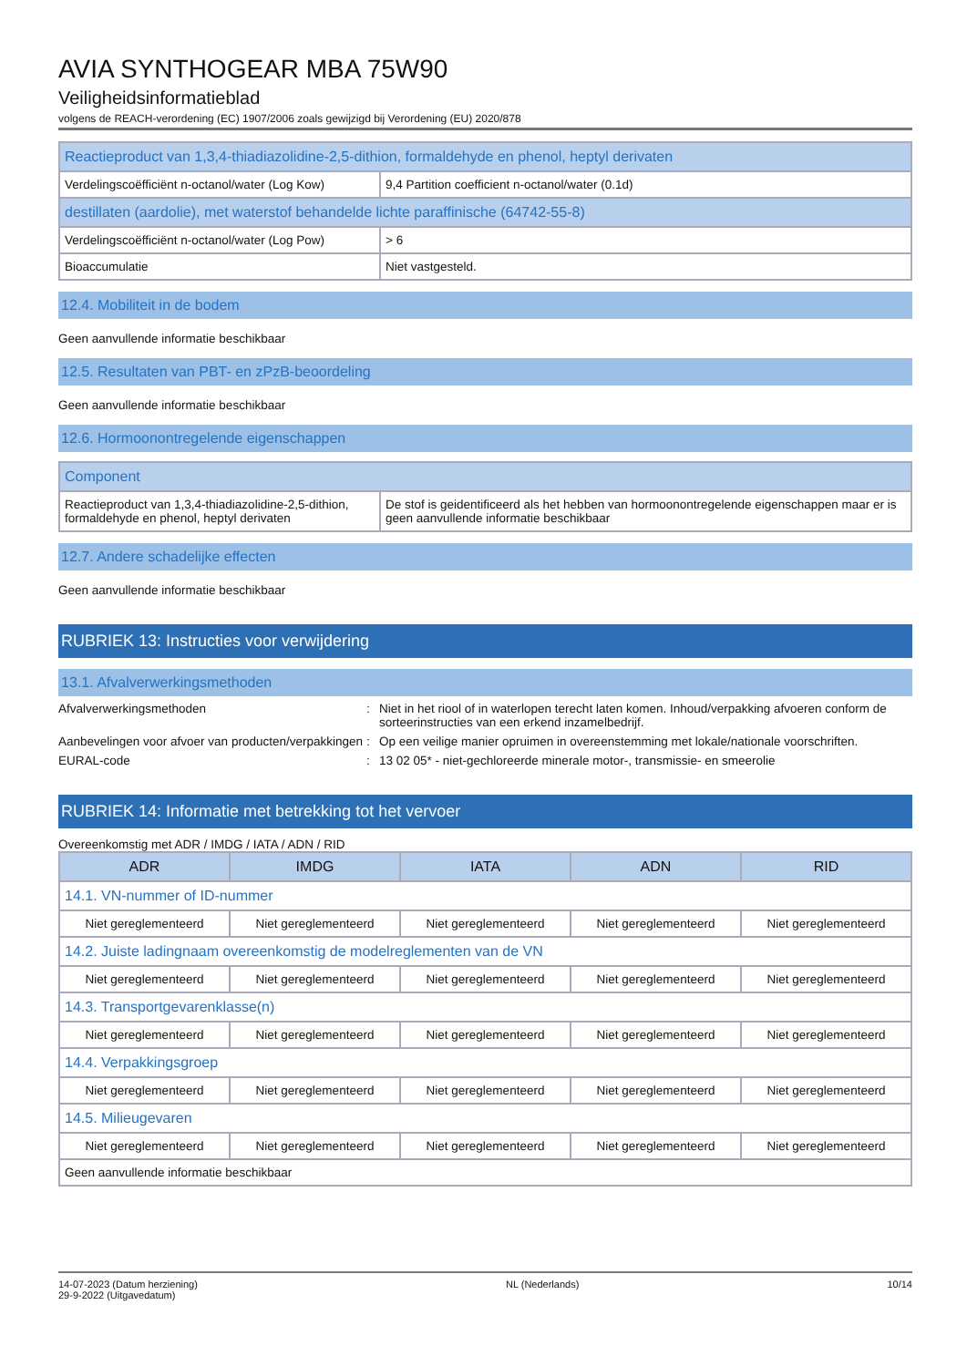AVIA SYNTHOGEAR MBA 75W90
Veiligheidsinformatieblad
volgens de REACH-verordening (EC) 1907/2006 zoals gewijzigd bij Verordening (EU) 2020/878
| Reactieproduct van 1,3,4-thiadiazolidine-2,5-dithion, formaldehyde en phenol, heptyl derivaten | |
| --- | --- |
| Verdelingscoëfficiënt n-octanol/water (Log Kow) | 9,4 Partition coefficient n-octanol/water (0.1d) |
| destillaten (aardolie), met waterstof behandelde lichte paraffinische (64742-55-8) | |
| Verdelingscoëfficiënt n-octanol/water (Log Pow) | > 6 |
| Bioaccumulatie | Niet vastgesteld. |
12.4. Mobiliteit in de bodem
Geen aanvullende informatie beschikbaar
12.5. Resultaten van PBT- en zPzB-beoordeling
Geen aanvullende informatie beschikbaar
12.6. Hormoonontregelende eigenschappen
| Component | |
| --- | --- |
| Reactieproduct van 1,3,4-thiadiazolidine-2,5-dithion, formaldehyde en phenol, heptyl derivaten | De stof is geidentificeerd als het hebben van hormoonontregelende eigenschappen maar er is geen aanvullende informatie beschikbaar |
12.7. Andere schadelijke effecten
Geen aanvullende informatie beschikbaar
RUBRIEK 13: Instructies voor verwijdering
13.1. Afvalverwerkingsmethoden
Afvalverwerkingsmethoden: Niet in het riool of in waterlopen terecht laten komen. Inhoud/verpakking afvoeren conform de sorteerinstructies van een erkend inzamelbedrijf.
Aanbevelingen voor afvoer van producten/verpakkingen: Op een veilige manier opruimen in overeenstemming met lokale/nationale voorschriften.
EURAL-code: 13 02 05* - niet-gechloreerde minerale motor-, transmissie- en smeerolie
RUBRIEK 14: Informatie met betrekking tot het vervoer
Overeenkomstig met ADR / IMDG / IATA / ADN / RID
| ADR | IMDG | IATA | ADN | RID |
| --- | --- | --- | --- | --- |
| 14.1. VN-nummer of ID-nummer | | | | |
| Niet gereglementeerd | Niet gereglementeerd | Niet gereglementeerd | Niet gereglementeerd | Niet gereglementeerd |
| 14.2. Juiste ladingnaam overeenkomstig de modelreglementen van de VN | | | | |
| Niet gereglementeerd | Niet gereglementeerd | Niet gereglementeerd | Niet gereglementeerd | Niet gereglementeerd |
| 14.3. Transportgevarenklasse(n) | | | | |
| Niet gereglementeerd | Niet gereglementeerd | Niet gereglementeerd | Niet gereglementeerd | Niet gereglementeerd |
| 14.4. Verpakkingsgroep | | | | |
| Niet gereglementeerd | Niet gereglementeerd | Niet gereglementeerd | Niet gereglementeerd | Niet gereglementeerd |
| 14.5. Milieugevaren | | | | |
| Niet gereglementeerd | Niet gereglementeerd | Niet gereglementeerd | Niet gereglementeerd | Niet gereglementeerd |
| Geen aanvullende informatie beschikbaar | | | | |
14-07-2023 (Datum herziening)
29-9-2022 (Uitgavedatum) NL (Nederlands) 10/14